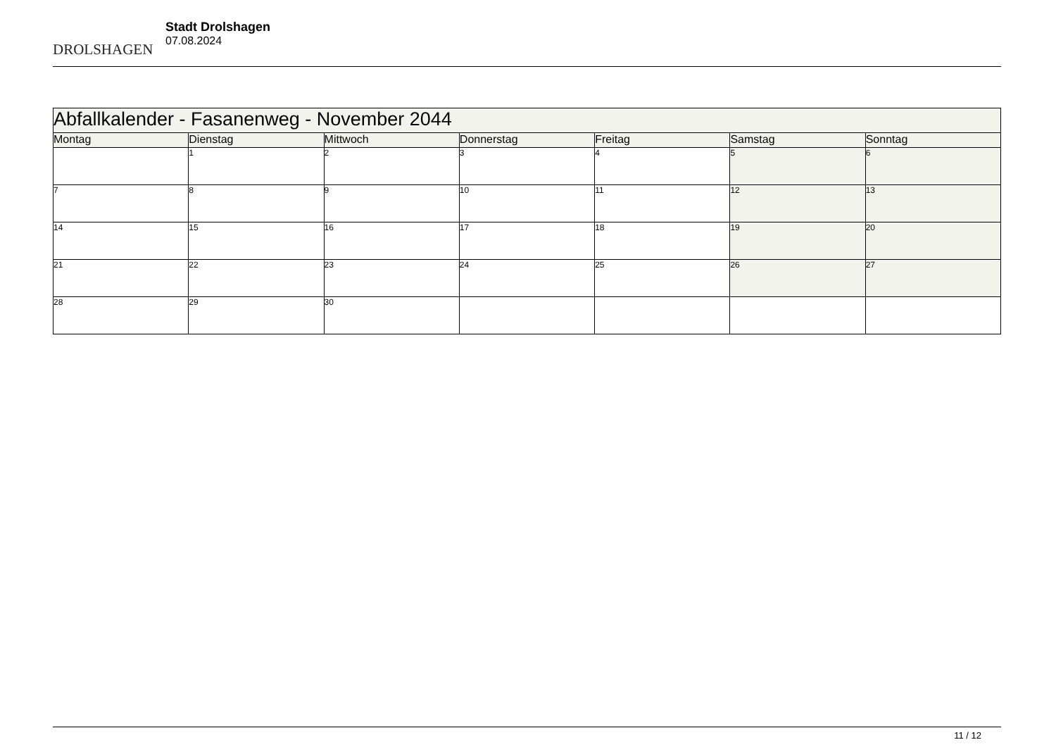DROLSHAGEN
Stadt Drolshagen
07.08.2024
| Abfallkalender - Fasanenweg - November 2044 | | | | | | |
| --- | --- | --- | --- | --- | --- | --- |
| Montag | Dienstag | Mittwoch | Donnerstag | Freitag | Samstag | Sonntag |
| | 1 | 2 | 3 | 4 | 5 | 6 |
| 7 | 8 | 9 | 10 | 11 | 12 | 13 |
| 14 | 15 | 16 | 17 | 18 | 19 | 20 |
| 21 | 22 | 23 | 24 | 25 | 26 | 27 |
| 28 | 29 | 30 | | | | |
11 / 12